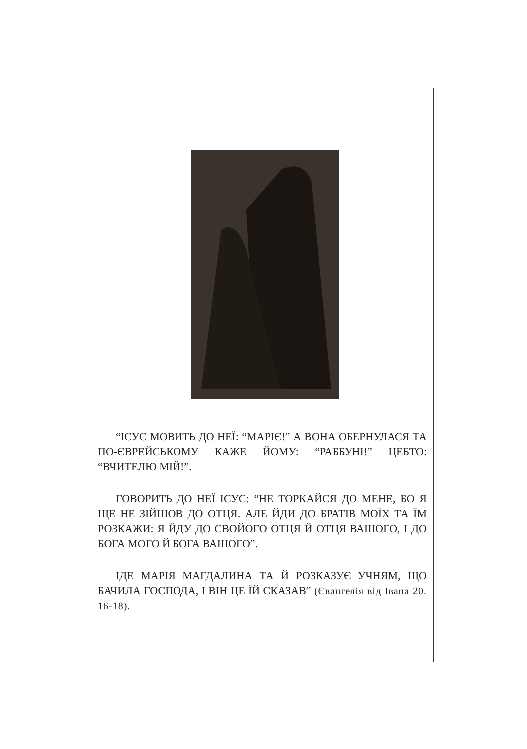“ІСУС МОВИТЬ ДО НЕЇ: “МАРІЄ!” А ВОНА ОБЕРНУЛАСЯ ТА ПО-ЄВРЕЙСЬКОМУ КАЖЕ ЙОМУ: “РАББУНІ!” ЦЕБТО: “ВЧИТЕЛЮ МІЙ!”.
ГОВОРИТЬ ДО НЕЇ ІСУС: “НЕ ТОРКАЙСЯ ДО МЕНЕ, БО Я ЩЕ НЕ ЗІЙШОВ ДО ОТЦЯ. АЛЕ ЙДИ ДО БРАТІВ МОЇХ ТА ЇМ РОЗКАЖИ: Я ЙДУ ДО СВОЙОГО ОТЦЯ Й ОТЦЯ ВАШОГО, І ДО БОГА МОГО Й БОГА ВАШОГО”.
ІДЕ МАРІЯ МАГДАЛИНА ТА Й РОЗКАЗУЄ УЧНЯМ, ЩО БАЧИЛА ГОСПОДА, І ВІН ЦЕ ЇЙ СКАЗАВ” (Євангелія від Івана 20. 16-18).